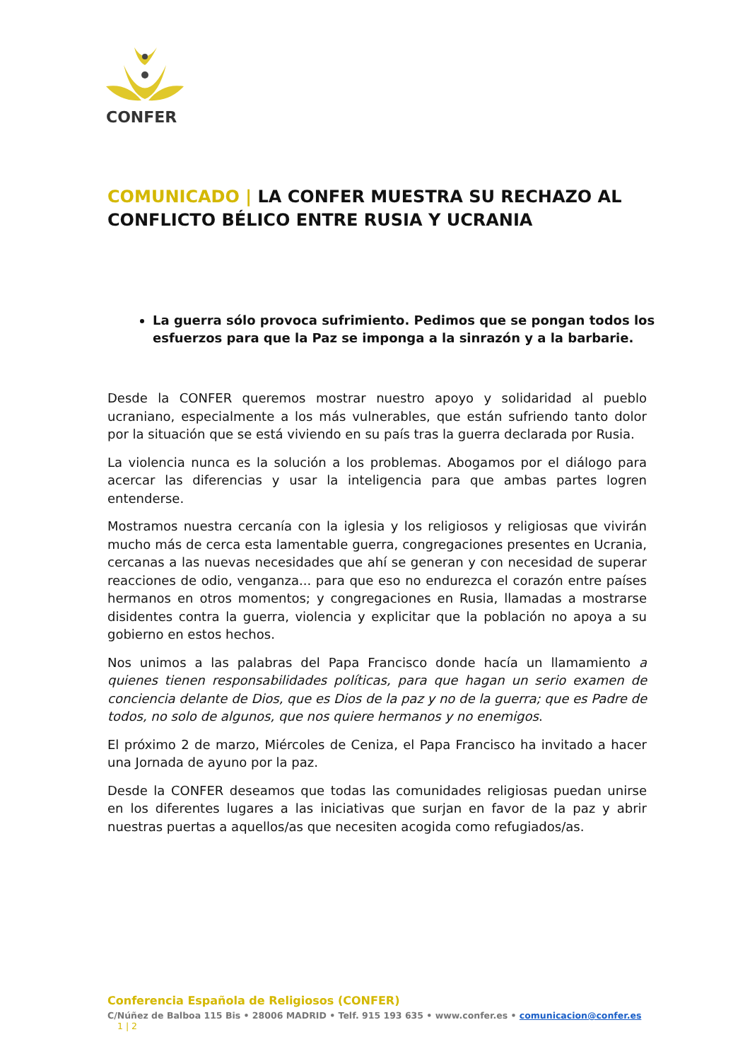CONFER
COMUNICADO | LA CONFER MUESTRA SU RECHAZO AL CONFLICTO BÉLICO ENTRE RUSIA Y UCRANIA
La guerra sólo provoca sufrimiento. Pedimos que se pongan todos los esfuerzos para que la Paz se imponga a la sinrazón y a la barbarie.
Desde la CONFER queremos mostrar nuestro apoyo y solidaridad al pueblo ucraniano, especialmente a los más vulnerables, que están sufriendo tanto dolor por la situación que se está viviendo en su país tras la guerra declarada por Rusia.
La violencia nunca es la solución a los problemas. Abogamos por el diálogo para acercar las diferencias y usar la inteligencia para que ambas partes logren entenderse.
Mostramos nuestra cercanía con la iglesia y los religiosos y religiosas que vivirán mucho más de cerca esta lamentable guerra, congregaciones presentes en Ucrania, cercanas a las nuevas necesidades que ahí se generan y con necesidad de superar reacciones de odio, venganza... para que eso no endurezca el corazón entre países hermanos en otros momentos; y congregaciones en Rusia, llamadas a mostrarse disidentes contra la guerra, violencia y explicitar que la población no apoya a su gobierno en estos hechos.
Nos unimos a las palabras del Papa Francisco donde hacía un llamamiento a quienes tienen responsabilidades políticas, para que hagan un serio examen de conciencia delante de Dios, que es Dios de la paz y no de la guerra; que es Padre de todos, no solo de algunos, que nos quiere hermanos y no enemigos.
El próximo 2 de marzo, Miércoles de Ceniza, el Papa Francisco ha invitado a hacer una Jornada de ayuno por la paz.
Desde la CONFER deseamos que todas las comunidades religiosas puedan unirse en los diferentes lugares a las iniciativas que surjan en favor de la paz y abrir nuestras puertas a aquellos/as que necesiten acogida como refugiados/as.
Conferencia Española de Religiosos (CONFER)
C/Núñez de Balboa 115 Bis • 28006 MADRID • Telf. 915 193 635 • www.confer.es • comunicacion@confer.es 1 | 2